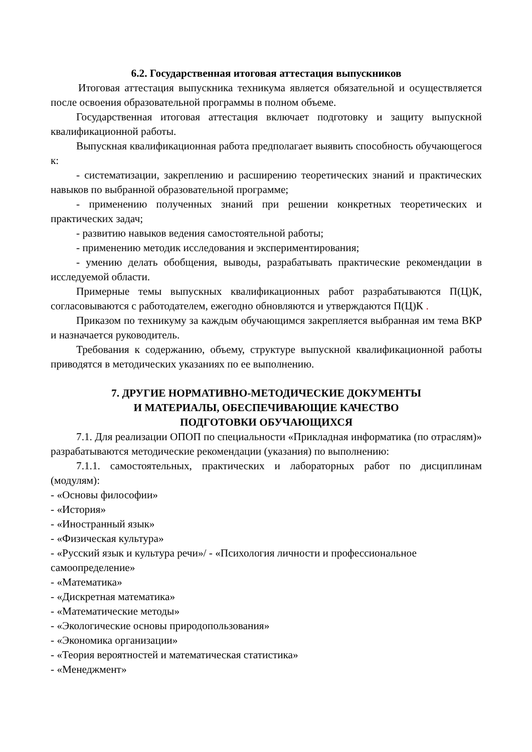6.2. Государственная итоговая аттестация выпускников
Итоговая аттестация выпускника техникума является обязательной и осуществляется после освоения образовательной программы в полном объеме.
Государственная итоговая аттестация включает подготовку и защиту выпускной квалификационной работы.
Выпускная квалификационная работа предполагает выявить способность обучающегося к:
- систематизации, закреплению и расширению теоретических знаний и практических навыков по выбранной образовательной программе;
- применению полученных знаний при решении конкретных теоретических и практических задач;
- развитию навыков ведения самостоятельной работы;
- применению методик исследования и экспериментирования;
- умению делать обобщения, выводы, разрабатывать практические рекомендации в исследуемой области.
Примерные темы выпускных квалификационных работ разрабатываются П(Ц)К, согласовываются с работодателем, ежегодно обновляются и утверждаются П(Ц)К .
Приказом по техникуму за каждым обучающимся закрепляется выбранная им тема ВКР и назначается руководитель.
Требования к содержанию, объему, структуре выпускной квалификационной работы приводятся в методических указаниях по ее выполнению.
7. ДРУГИЕ НОРМАТИВНО-МЕТОДИЧЕСКИЕ ДОКУМЕНТЫ
И МАТЕРИАЛЫ, ОБЕСПЕЧИВАЮЩИЕ КАЧЕСТВО
ПОДГОТОВКИ ОБУЧАЮЩИХСЯ
7.1. Для реализации ОПОП по специальности «Прикладная информатика (по отраслям)» разрабатываются методические рекомендации (указания) по выполнению:
7.1.1. самостоятельных, практических и лабораторных работ по дисциплинам (модулям):
- «Основы философии»
- «История»
- «Иностранный язык»
- «Физическая культура»
- «Русский язык и культура речи»/ - «Психология личности и профессиональное самоопределение»
- «Математика»
- «Дискретная математика»
- «Математические методы»
- «Экологические основы природопользования»
- «Экономика организации»
- «Теория вероятностей и математическая статистика»
- «Менеджмент»